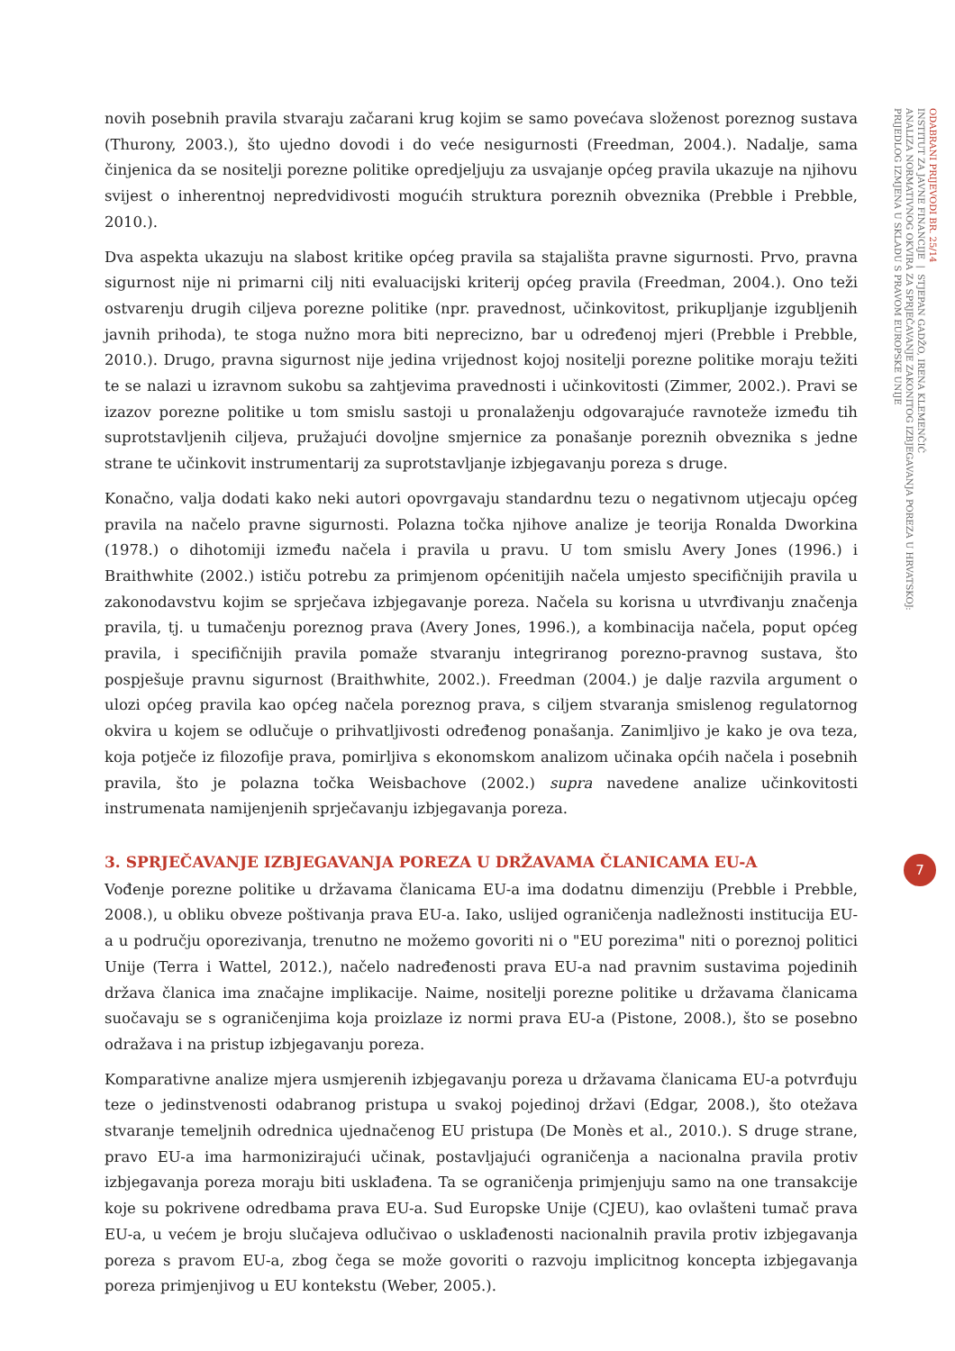novih posebnih pravila stvaraju začarani krug kojim se samo povećava složenost poreznog sustava (Thurony, 2003.), što ujedno dovodi i do veće nesigurnosti (Freedman, 2004.). Nadalje, sama činjenica da se nositelji porezne politike opredjeljuju za usvajanje općeg pravila ukazuje na njihovu svijest o inherentnoj nepredvidivosti mogućih struktura poreznih obveznika (Prebble i Prebble, 2010.).
Dva aspekta ukazuju na slabost kritike općeg pravila sa stajališta pravne sigurnosti. Prvo, pravna sigurnost nije ni primarni cilj niti evaluacijski kriterij općeg pravila (Freedman, 2004.). Ono teži ostvarenju drugih ciljeva porezne politike (npr. pravednost, učinkovitost, prikupljanje izgubljenih javnih prihoda), te stoga nužno mora biti neprecizno, bar u određenoj mjeri (Prebble i Prebble, 2010.). Drugo, pravna sigurnost nije jedina vrijednost kojoj nositelji porezne politike moraju težiti te se nalazi u izravnom sukobu sa zahtjevima pravednosti i učinkovitosti (Zimmer, 2002.). Pravi se izazov porezne politike u tom smislu sastoji u pronalaženju odgovarajuće ravnoteže između tih suprotstavljenih ciljeva, pružajući dovoljne smjernice za ponašanje poreznih obveznika s jedne strane te učinkovit instrumentarij za suprotstavljanje izbjegavanju poreza s druge.
Konačno, valja dodati kako neki autori opovrgavaju standardnu tezu o negativnom utjecaju općeg pravila na načelo pravne sigurnosti. Polazna točka njihove analize je teorija Ronalda Dworkina (1978.) o dihotomiji između načela i pravila u pravu. U tom smislu Avery Jones (1996.) i Braithwhite (2002.) ističu potrebu za primjenom općenitijih načela umjesto specifičnijih pravila u zakonodavstvu kojim se sprječava izbjegavanje poreza. Načela su korisna u utvrđivanju značenja pravila, tj. u tumačenju poreznog prava (Avery Jones, 1996.), a kombinacija načela, poput općeg pravila, i specifičnijih pravila pomaže stvaranju integriranog porezno-pravnog sustava, što pospješuje pravnu sigurnost (Braithwhite, 2002.). Freedman (2004.) je dalje razvila argument o ulozi općeg pravila kao općeg načela poreznog prava, s ciljem stvaranja smislenog regulatornog okvira u kojem se odlučuje o prihvatljivosti određenog ponašanja. Zanimljivo je kako je ova teza, koja potječe iz filozofije prava, pomirljiva s ekonomskom analizom učinaka općih načela i posebnih pravila, što je polazna točka Weisbachove (2002.) supra navedene analize učinkovitosti instrumenata namijenjenih sprječavanju izbjegavanja poreza.
3. SPRJEČAVANJE IZBJEGAVANJA POREZA U DRŽAVAMA ČLANICAMA EU-A
Vođenje porezne politike u državama članicama EU-a ima dodatnu dimenziju (Prebble i Prebble, 2008.), u obliku obveze poštivanja prava EU-a. Iako, uslijed ograničenja nadležnosti institucija EU-a u području oporezivanja, trenutno ne možemo govoriti ni o "EU porezima" niti o poreznoj politici Unije (Terra i Wattel, 2012.), načelo nadređenosti prava EU-a nad pravnim sustavima pojedinih država članica ima značajne implikacije. Naime, nositelji porezne politike u državama članicama suočavaju se s ograničenjima koja proizlaze iz normi prava EU-a (Pistone, 2008.), što se posebno odražava i na pristup izbjegavanju poreza.
Komparativne analize mjera usmjerenih izbjegavanju poreza u državama članicama EU-a potvrđuju teze o jedinstvenosti odabranog pristupa u svakoj pojedinoj državi (Edgar, 2008.), što otežava stvaranje temeljnih odrednica ujednačenog EU pristupa (De Monès et al., 2010.). S druge strane, pravo EU-a ima harmonizirajući učinak, postavljajući ograničenja a nacionalna pravila protiv izbjegavanja poreza moraju biti usklađena. Ta se ograničenja primjenjuju samo na one transakcije koje su pokrivene odredbama prava EU-a. Sud Europske Unije (CJEU), kao ovlašteni tumač prava EU-a, u većem je broju slučajeva odlučivao o usklađenosti nacionalnih pravila protiv izbjegavanja poreza s pravom EU-a, zbog čega se može govoriti o razvoju implicitnog koncepta izbjegavanja poreza primjenjivog u EU kontekstu (Weber, 2005.).
ODABRANI PRIJEVODI BR. 25/14
INSTITUT ZA JAVNE FINANCIJE | STJEPAN GADŽO, IRENA KLEMENČIĆ
ANALIZA NORMATIVNOG OKVIRA ZA SPRJEČAVANJE ZAKONITOG IZBJEGAVANJA POREZA U HRVATSKOJ:
PRIJEDLOG IZMJENA U SKLADU S PRAVOM EUROPSKE UNIJE
7